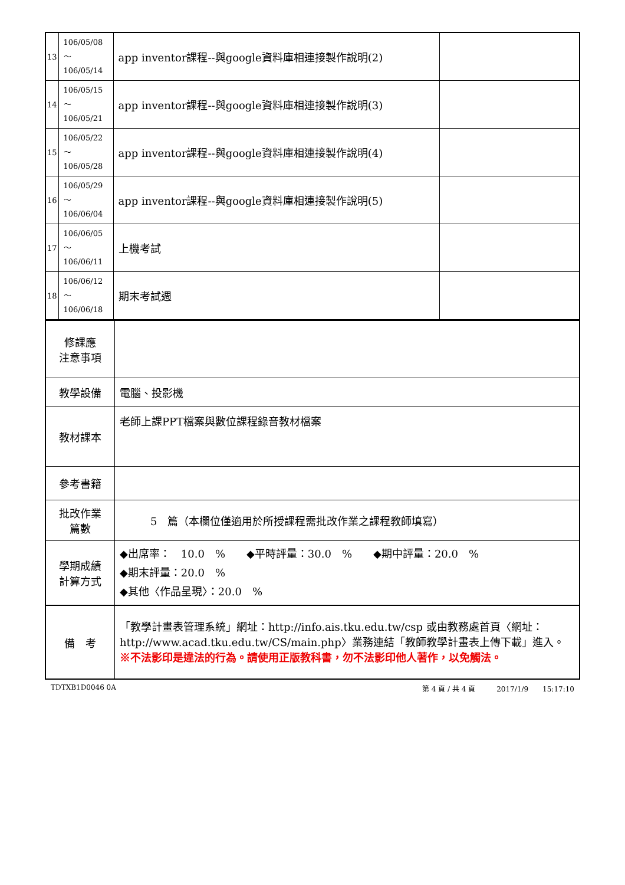| 13 | 106/05/08～ 106/05/14 | app inventor課程--與google資料庫相連接製作說明(2) | |
| 14 | 106/05/15～ 106/05/21 | app inventor課程--與google資料庫相連接製作說明(3) | |
| 15 | 106/05/22～ 106/05/28 | app inventor課程--與google資料庫相連接製作說明(4) | |
| 16 | 106/05/29～ 106/06/04 | app inventor課程--與google資料庫相連接製作說明(5) | |
| 17 | 106/06/05～ 106/06/11 | 上機考試 | |
| 18 | 106/06/12～ 106/06/18 | 期末考試週 | |
| 修課應 注意事項 | |
| 教學設備 | 電腦、投影機 |
| 教材課本 | 老師上課PPT檔案與數位課程錄音教材檔案 |
| 參考書籍 | |
| 批改作業 篇數 | 5 篇（本欄位僅適用於所授課程需批改作業之課程教師填寫） |
| 學期成績 計算方式 | ◆出席率： 10.0 % ◆平時評量：30.0 % ◆期中評量：20.0 % ◆期末評量：20.0 % ◆其他〈作品呈現〉：20.0 % |
| 備 考 | 「教學計畫表管理系統」網址： http://info.ais.tku.edu.tw/csp 或由教務處首頁〈網址： http://www.acad.tku.edu.tw/CS/main.php 〉業務連結「教師教學計畫表上傳下載」進入。 ※不法影印是違法的行為。請使用正版教科書，勿不法影印他人著作，以免觸法。 |
TDTXB1D0046 0A 第 4 頁 / 共 4 頁　　　2017/1/9　　15:17:10